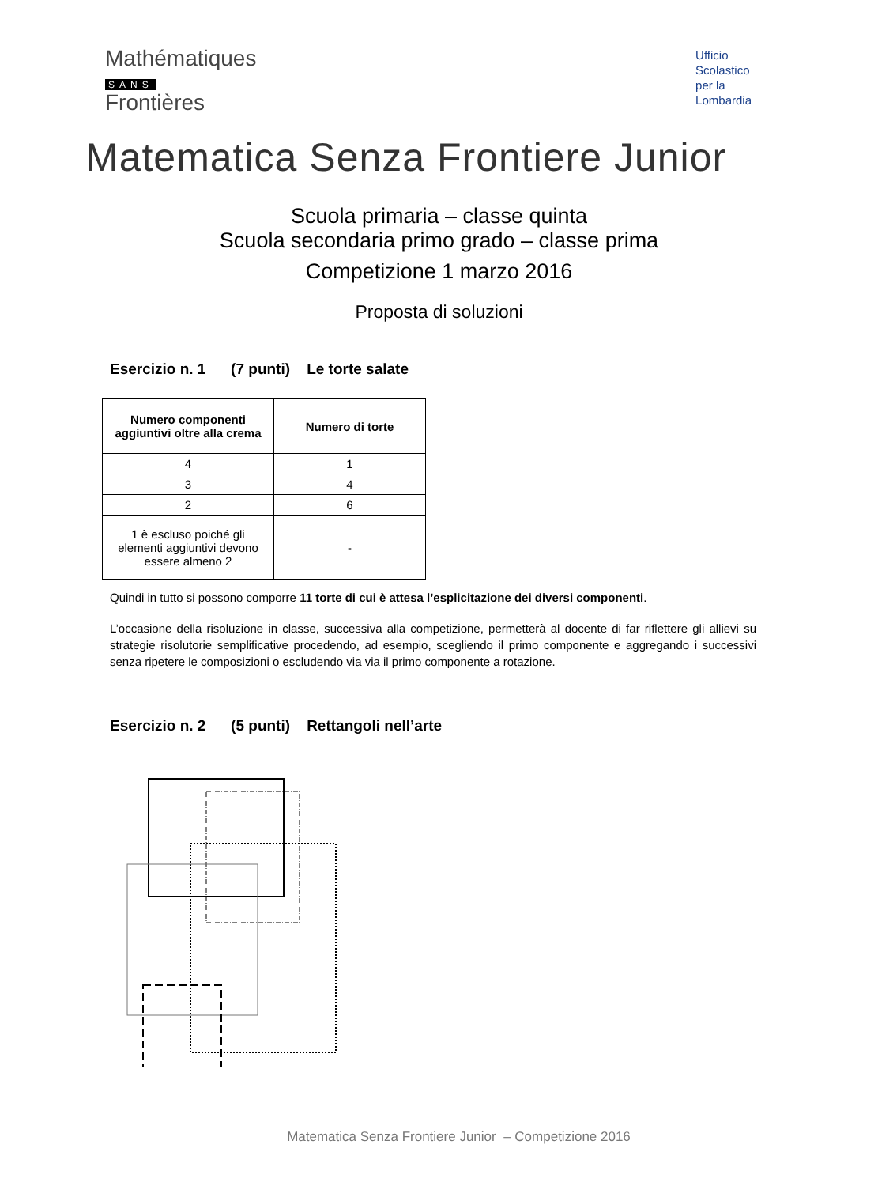Mathématiques
SANS
Frontières
Ufficio
Scolastico
per la
Lombardia
Matematica Senza Frontiere Junior
Scuola primaria – classe quinta
Scuola secondaria primo grado – classe prima
Competizione 1 marzo 2016
Proposta di soluzioni
Esercizio n. 1 (7 punti) Le torte salate
| Numero componenti aggiuntivi oltre alla crema | Numero di torte |
| --- | --- |
| 4 | 1 |
| 3 | 4 |
| 2 | 6 |
| 1 è escluso poiché gli elementi aggiuntivi devono essere almeno 2 | - |
Quindi in tutto si possono comporre 11 torte di cui è attesa l’esplicitazione dei diversi componenti.
L’occasione della risoluzione in classe, successiva alla competizione, permetterà al docente di far riflettere gli allievi su strategie risolutorie semplificative procedendo, ad esempio, scegliendo il primo componente e aggregando i successivi senza ripetere le composizioni o escludendo via via il primo componente a rotazione.
Esercizio n. 2 (5 punti) Rettangoli nell’arte
Matematica Senza Frontiere Junior – Competizione 2016